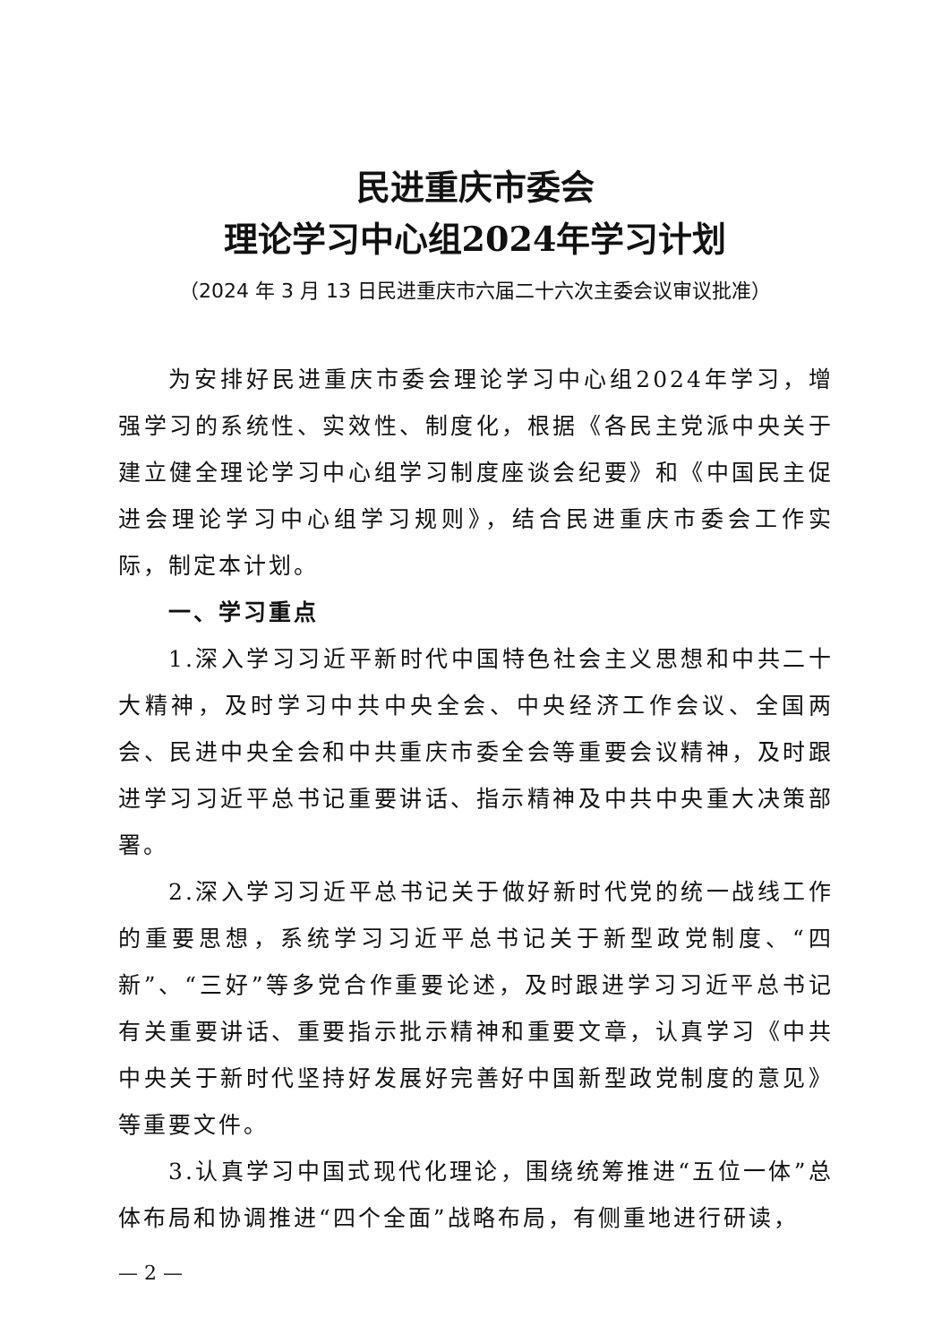民进重庆市委会
理论学习中心组2024年学习计划
（2024 年 3 月 13 日民进重庆市六届二十六次主委会议审议批准）
为安排好民进重庆市委会理论学习中心组2024年学习，增强学习的系统性、实效性、制度化，根据《各民主党派中央关于建立健全理论学习中心组学习制度座谈会纪要》和《中国民主促进会理论学习中心组学习规则》，结合民进重庆市委会工作实际，制定本计划。
一、学习重点
1.深入学习习近平新时代中国特色社会主义思想和中共二十大精神，及时学习中共中央全会、中央经济工作会议、全国两会、民进中央全会和中共重庆市委全会等重要会议精神，及时跟进学习习近平总书记重要讲话、指示精神及中共中央重大决策部署。
2.深入学习习近平总书记关于做好新时代党的统一战线工作的重要思想，系统学习习近平总书记关于新型政党制度、“四新”、“三好”等多党合作重要论述，及时跟进学习习近平总书记有关重要讲话、重要指示批示精神和重要文章，认真学习《中共中央关于新时代坚持好发展好完善好中国新型政党制度的意见》等重要文件。
3.认真学习中国式现代化理论，围绕统筹推进“五位一体”总体布局和协调推进“四个全面”战略布局，有侧重地进行研读，
— 2 —